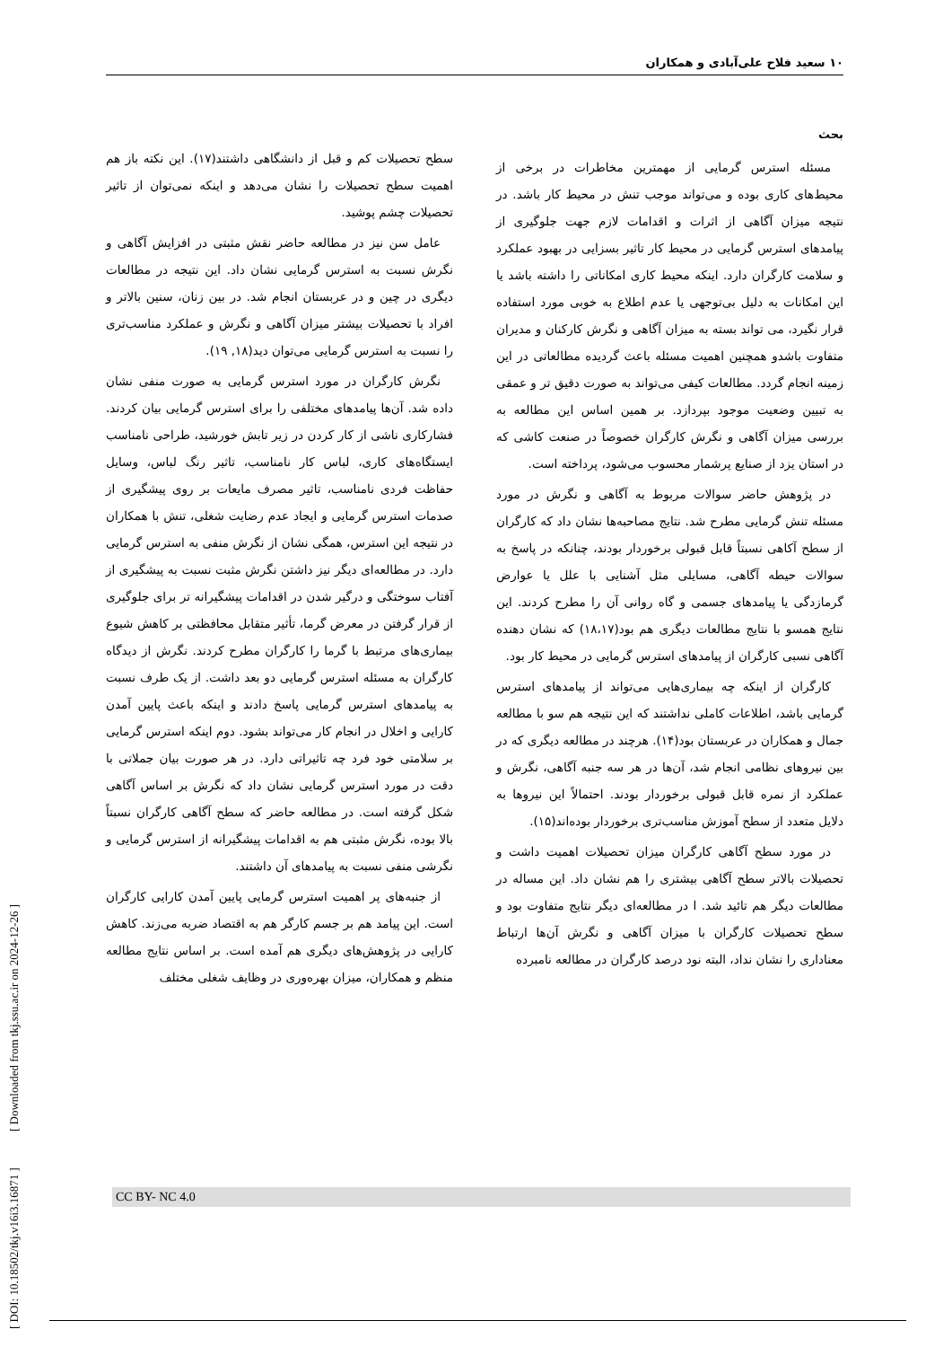۱۰ سعید فلاح علی‌آبادی و همکاران
بحث
مسئله استرس گرمایی از مهمترین مخاطرات در برخی از محیط‌های کاری بوده و می‌تواند موجب تنش در محیط کار باشد. در نتیجه میزان آگاهی از اثرات و اقدامات لازم جهت جلوگیری از پیامدهای استرس گرمایی در محیط کار تاثیر بسزایی در بهبود عملکرد و سلامت کارگران دارد. اینکه محیط کاری امکاناتی را داشته باشد یا این امکانات به دلیل بی‌توجهی یا عدم اطلاع به خوبی مورد استفاده قرار نگیرد، می تواند بسته به میزان آگاهی و نگرش کارکنان و مدیران متفاوت باشدو همچنین اهمیت مسئله باعث گردیده مطالعاتی در این زمینه انجام گردد. مطالعات کیفی می‌تواند به صورت دقیق تر و عمقی به تبیین وضعیت موجود بپردازد. بر همین اساس این مطالعه به بررسی میزان آگاهی و نگرش کارگران خصوصاً در صنعت کاشی که در استان یزد از صنایع پرشمار محسوب می‌شود، پرداخته است.
در پژوهش حاضر سوالات مربوط به آگاهی و نگرش در مورد مسئله تنش گرمایی مطرح شد. نتایج مصاحبه‌ها نشان داد که کارگران از سطح آکاهی نسبتاً قابل قبولی برخوردار بودند، چنانکه در پاسخ به سوالات حیطه آگاهی، مسایلی مثل آشنایی با علل یا عوارض گرمازدگی یا پیامدهای جسمی و گاه روانی آن را مطرح کردند. این نتایج همسو با نتایج مطالعات دیگری هم بود(۱۸،۱۷) که نشان دهنده آگاهی نسبی کارگران از پیامدهای استرس گرمایی در محیط کار بود.
کارگران از اینکه چه بیماری‌هایی می‌تواند از پیامدهای استرس گرمایی باشد، اطلاعات کاملی نداشتند که این نتیجه هم سو با مطالعه جمال و همکاران در عربستان بود(۱۴). هرچند در مطالعه دیگری که در بین نیروهای نظامی انجام شد، آن‌ها در هر سه جنبه آگاهی، نگرش و عملکرد از نمره قابل قبولی برخوردار بودند. احتمالاً این نیروها به دلایل متعدد از سطح آموزش مناسب‌تری برخوردار بوده‌اند(۱۵).
در مورد سطح آگاهی کارگران میزان تحصیلات اهمیت داشت و تحصیلات بالاتر سطح آگاهی بیشتری را هم نشان داد. این مساله در مطالعات دیگر هم تائید شد. ا در مطالعه‌ای دیگر نتایج متفاوت بود و سطح تحصیلات کارگران با میزان آگاهی و نگرش آن‌ها ارتباط معناداری را نشان نداد، البته نود درصد کارگران در مطالعه نامبرده
سطح تحصیلات کم و قبل از دانشگاهی داشتند(۱۷). این نکته باز هم اهمیت سطح تحصیلات را نشان می‌دهد و اینکه نمی‌توان از تاثیر تحصیلات چشم پوشید.
عامل سن نیز در مطالعه حاضر نقش مثبتی در افزایش آگاهی و نگرش نسبت به استرس گرمایی نشان داد. این نتیجه در مطالعات دیگری در چین و در عربستان انجام شد. در بین زنان، سنین بالاتر و افراد با تحصیلات بیشتر میزان آگاهی و نگرش و عملکرد مناسب‌تری را نسبت به استرس گرمایی می‌توان دید(۱۸, ۱۹).
نگرش کارگران در مورد استرس گرمایی به صورت منفی نشان داده شد. آن‌ها پیامدهای مختلفی را برای استرس گرمایی بیان کردند. فشارکاری ناشی از کار کردن در زیر تابش خورشید، طراحی نامناسب ایستگاه‌های کاری، لباس کار نامناسب، تاثیر رنگ لباس، وسایل حفاظت فردی نامناسب، تاثیر مصرف مایعات بر روی پیشگیری از صدمات استرس گرمایی و ایجاد عدم رضایت شغلی، تنش با همکاران در نتیجه این استرس، همگی نشان از نگرش منفی به استرس گرمایی دارد. در مطالعه‌ای دیگر نیز داشتن نگرش مثبت نسبت به پیشگیری از آفتاب سوختگی و درگیر شدن در اقدامات پیشگیرانه تر برای جلوگیری از قرار گرفتن در معرض گرما، تأثیر متقابل محافظتی بر کاهش شیوع بیماری‌های مرتبط با گرما را کارگران مطرح کردند. نگرش از دیدگاه کارگران به مسئله استرس گرمایی دو بعد داشت. از یک طرف نسبت به پیامدهای استرس گرمایی پاسخ دادند و اینکه باعث پایین آمدن کارایی و اخلال در انجام کار می‌تواند بشود. دوم اینکه استرس گرمایی بر سلامتی خود فرد چه تاثیراتی دارد. در هر صورت بیان جملاتی با دقت در مورد استرس گرمایی نشان داد که نگرش بر اساس آگاهی شکل گرفته است. در مطالعه حاضر که سطح آگاهی کارگران نسبتاً بالا بوده، نگرش مثبتی هم به اقدامات پیشگیرانه از استرس گرمایی و نگرشی منفی نسبت به پیامدهای آن داشتند.
از جنبه‌های پر اهمیت استرس گرمایی پایین آمدن کارایی کارگران است. این پیامد هم بر جسم کارگر هم به اقتصاد ضربه می‌زند. کاهش کارایی در پژوهش‌های دیگری هم آمده است. بر اساس نتایج مطالعه منظم و همکاران، میزان بهره‌وری در وظایف شغلی مختلف
[ DOI: 10.18502/tkj.v16i3.16871 ]
[ Downloaded from tkj.ssu.ac.ir on 2024-12-26 ]
CC BY- NC 4.0